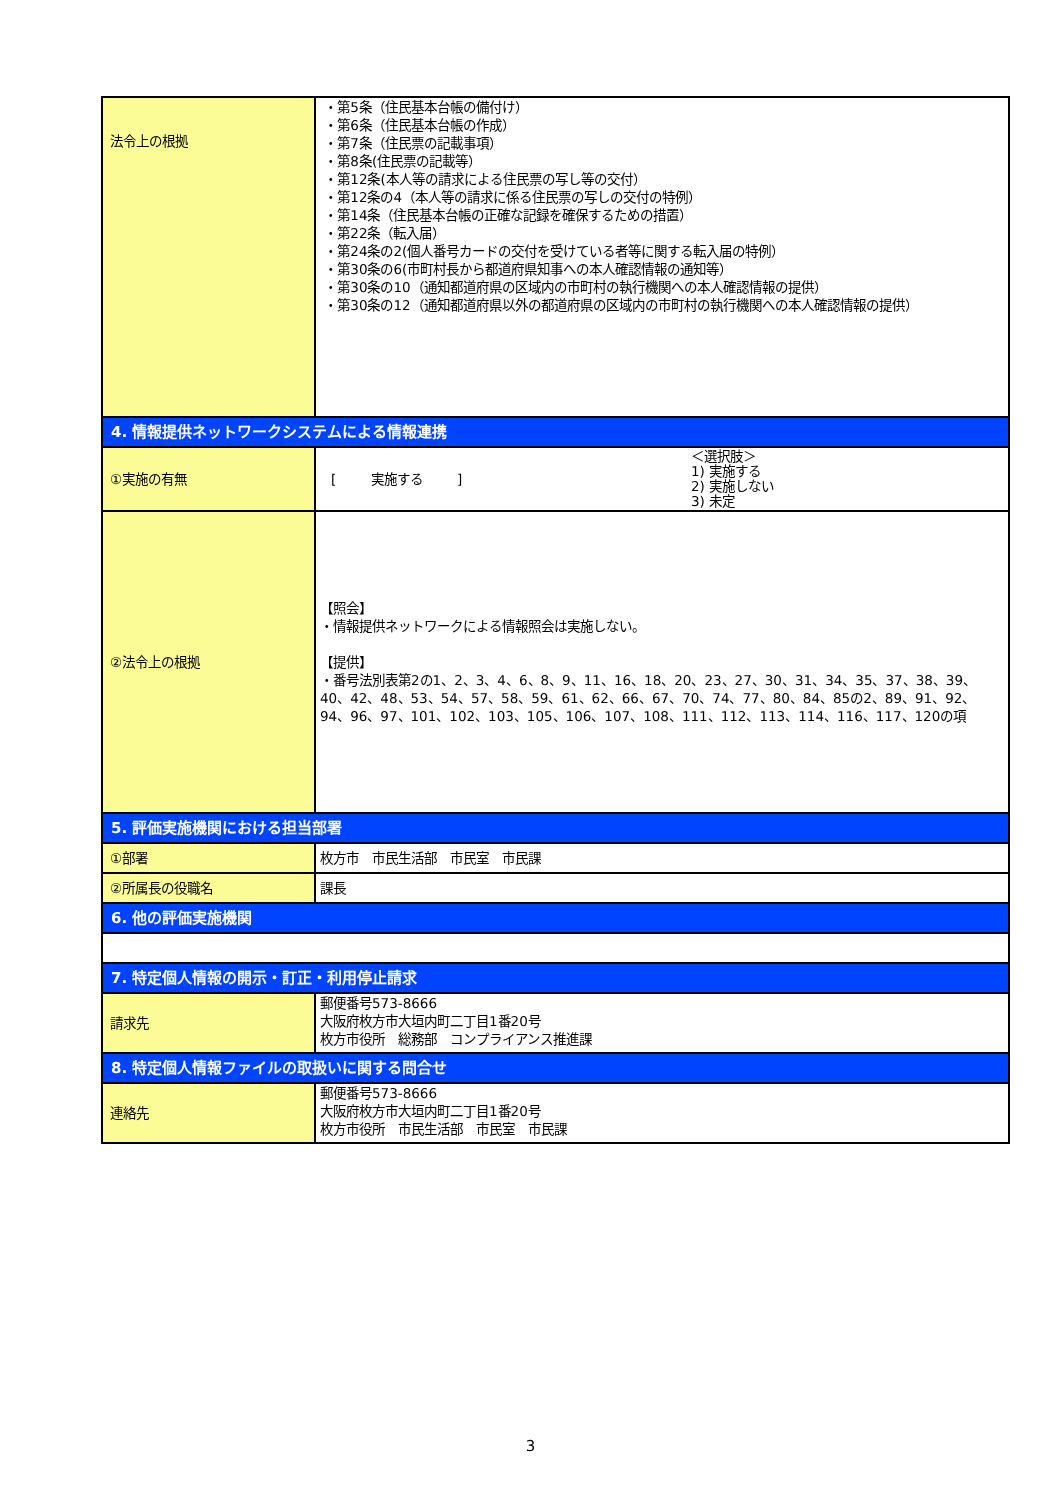| 法令上の根拠 | ・第5条（住民基本台帳の備付け） ・第6条（住民基本台帳の作成） ・第7条（住民票の記載事項） ・第8条(住民票の記載等） ・第12条(本人等の請求による住民票の写し等の交付） ・第12条の4（本人等の請求に係る住民票の写しの交付の特例） ・第14条（住民基本台帳の正確な記録を確保するための措置） ・第22条（転入届） ・第24条の2(個人番号カードの交付を受けている者等に関する転入届の特例） ・第30条の6(市町村長から都道府県知事への本人確認情報の通知等） ・第30条の10（通知都道府県の区域内の市町村の執行機関への本人確認情報の提供） ・第30条の12（通知都道府県以外の都道府県の区域内の市町村の執行機関への本人確認情報の提供） |
| 4. 情報提供ネットワークシステムによる情報連携 | |
| ①実施の有無 | [ 実施する ] ＜選択肢＞ 1) 実施する 2) 実施しない 3) 未定 |
| ②法令上の根拠 | 【照会】 ・情報提供ネットワークによる情報照会は実施しない。 【提供】 ・番号法別表第2の1、2、3、4、6、8、9、11、16、18、20、23、27、30、31、34、35、37、38、39、40、42、48、53、54、57、58、59、61、62、66、67、70、74、77、80、84、85の2、89、91、92、94、96、97、101、102、103、105、106、107、108、111、112、113、114、116、117、120の項 |
| 5. 評価実施機関における担当部署 | |
| ①部署 | 枚方市 市民生活部 市民室 市民課 |
| ②所属長の役職名 | 課長 |
| 6. 他の評価実施機関 | |
| 7. 特定個人情報の開示・訂正・利用停止請求 | |
| 請求先 | 郵便番号573-8666 大阪府枚方市大垣内町二丁目1番20号 枚方市役所 総務部 コンプライアンス推進課 |
| 8. 特定個人情報ファイルの取扱いに関する問合せ | |
| 連絡先 | 郵便番号573-8666 大阪府枚方市大垣内町二丁目1番20号 枚方市役所 市民生活部 市民室 市民課 |
3